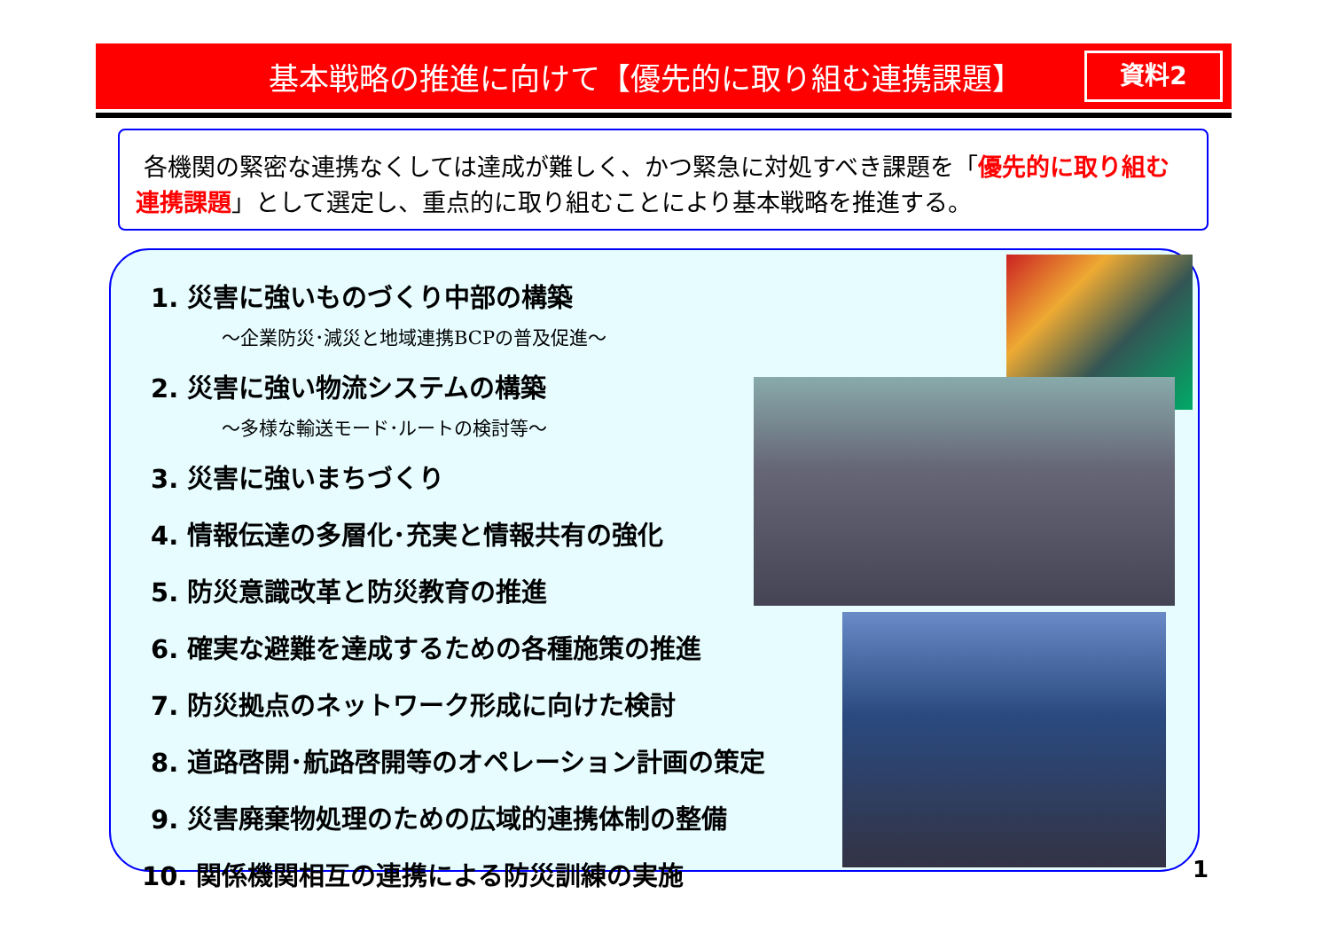基本戦略の推進に向けて【優先的に取り組む連携課題】
資料2
各機関の緊密な連携なくしては達成が難しく、かつ緊急に対処すべき課題を「優先的に取り組む連携課題」として選定し、重点的に取り組むことにより基本戦略を推進する。
1. 災害に強いものづくり中部の構築
～企業防災･減災と地域連携BCPの普及促進～
2. 災害に強い物流システムの構築
～多様な輸送モード･ルートの検討等～
3. 災害に強いまちづくり
4. 情報伝達の多層化･充実と情報共有の強化
5. 防災意識改革と防災教育の推進
6. 確実な避難を達成するための各種施策の推進
7. 防災拠点のネットワーク形成に向けた検討
8. 道路啓開･航路啓開等のオペレーション計画の策定
9. 災害廃棄物処理のための広域的連携体制の整備
10. 関係機関相互の連携による防災訓練の実施
1